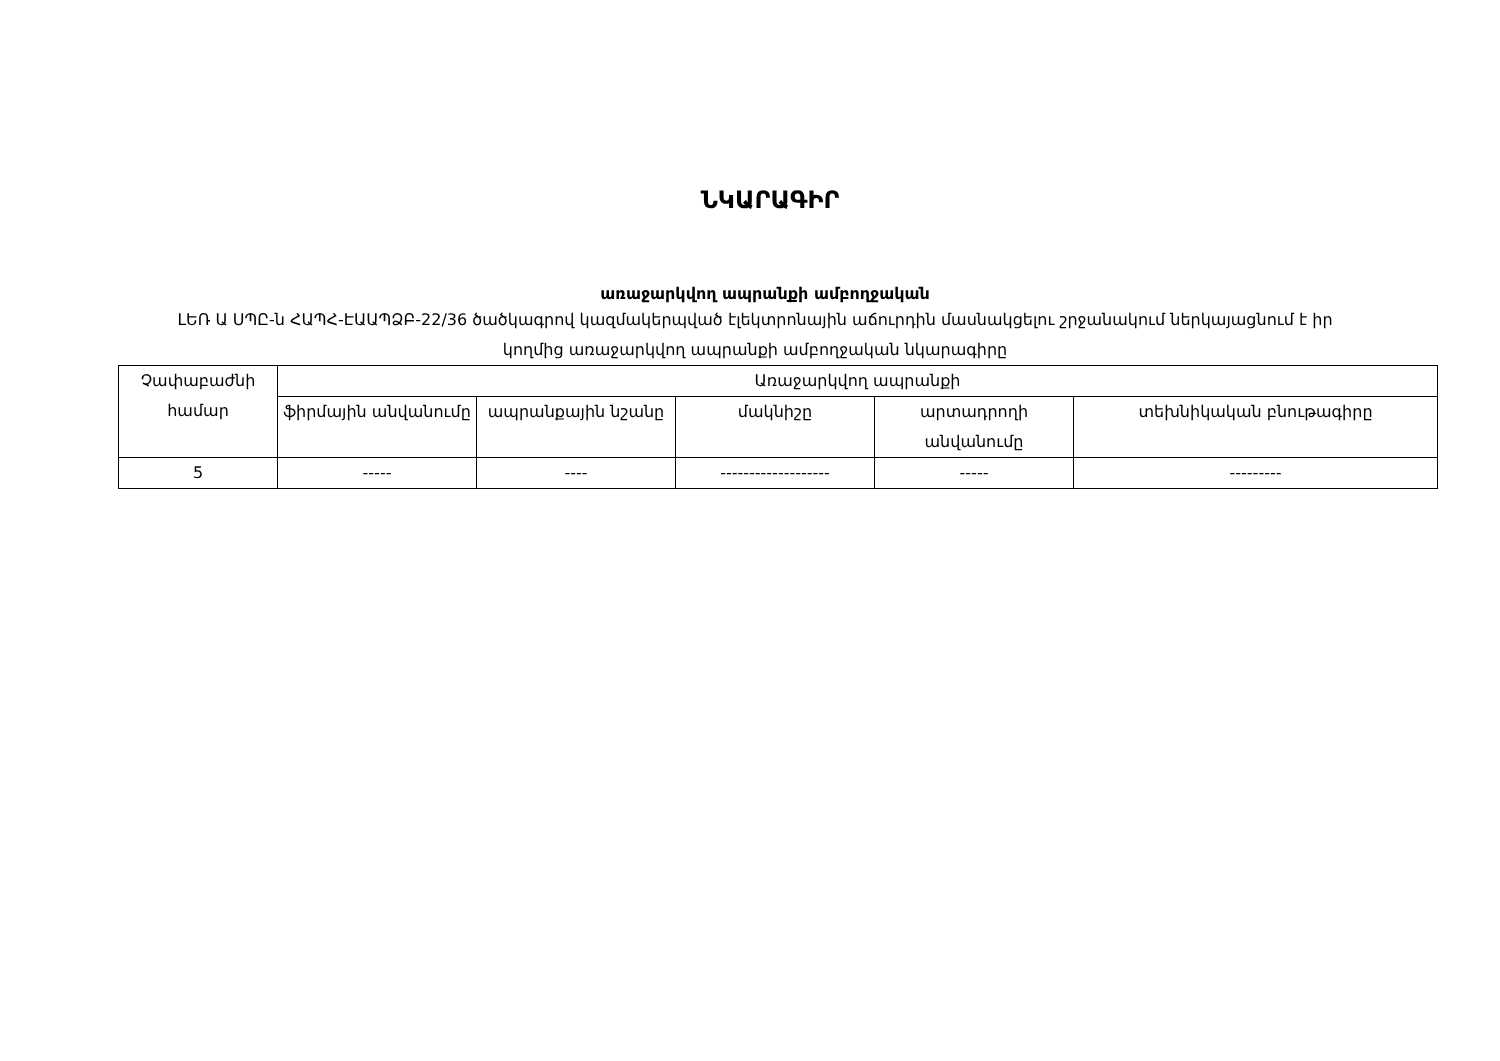ՆԿԱՐԱԳԻՐ
առաջարկվող ապրանքի ամբողջական
ԼԵՌ Ա ՍՊԸ-ն ՀԱՊՀ-ԷԱԱՊՁԲ-22/36 ծածկագրով կազմակերպված էլեկտրոնային աճուրդին մասնակցելու շրջանակում ներկայացնում է իր կողմից առաջարկվող ապրանքի ամբողջական նկարագիրը
| Չափաբաժնի համար | Առաջարկվող ապրանքի | | | | |
| --- | --- | --- | --- | --- | --- |
| | ֆիրմային անվանումը | ապրանքային նշանը | մակնիշը | արտադրողի անվանումը | տեխնիկական բնութագիրը |
| 5 | ----- | ---- | ------------------- | ----- | --------- |